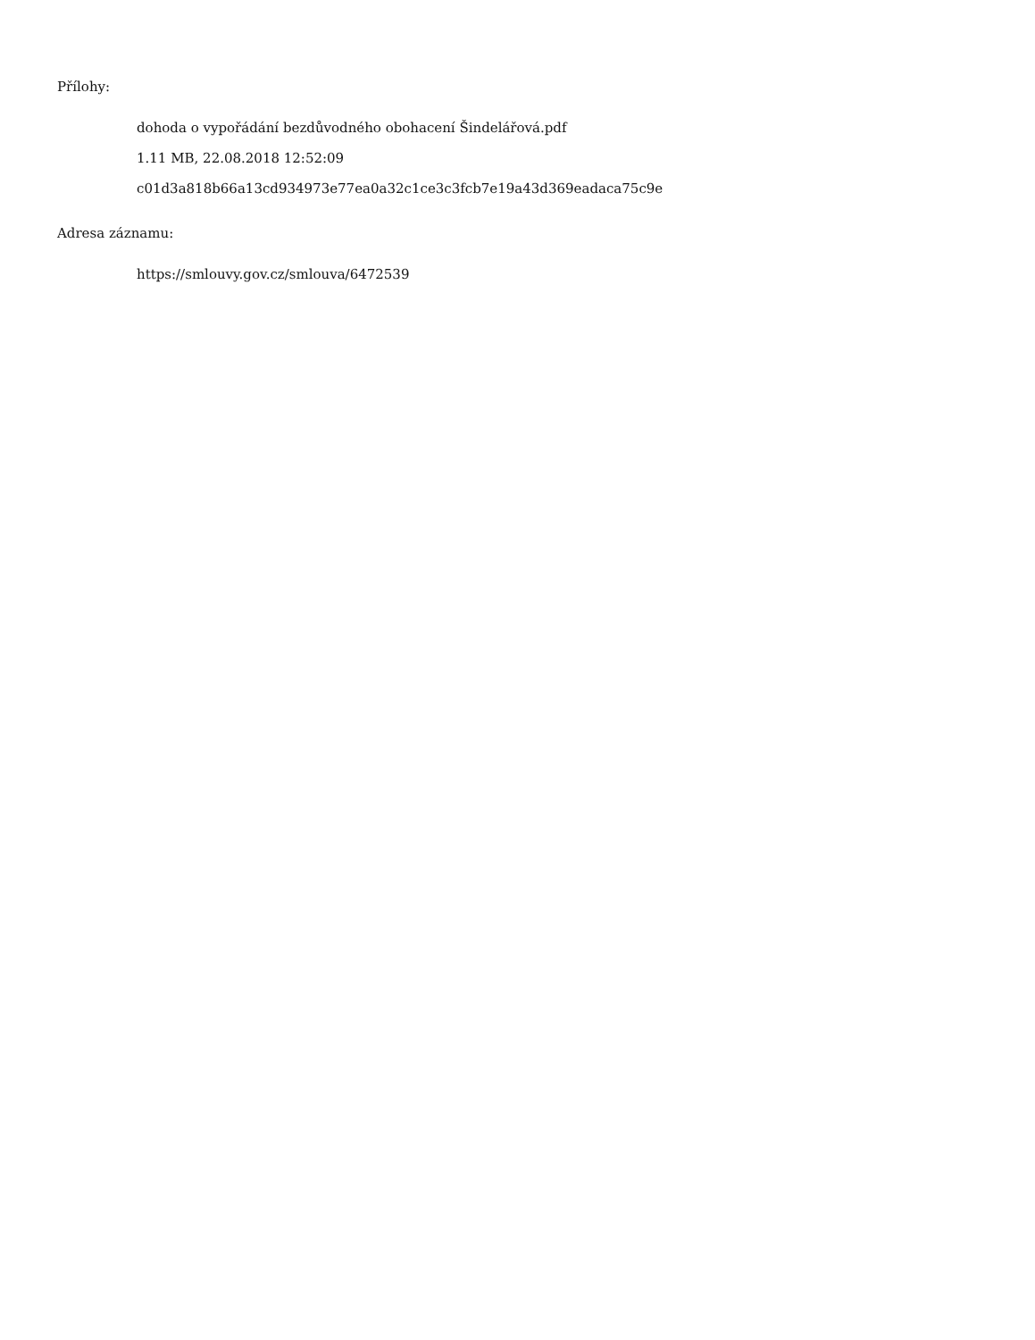Přílohy:
dohoda o vypořádání bezdůvodného obohacení Šindelářová.pdf
1.11 MB, 22.08.2018 12:52:09
c01d3a818b66a13cd934973e77ea0a32c1ce3c3fcb7e19a43d369eadaca75c9e
Adresa záznamu:
https://smlouvy.gov.cz/smlouva/6472539